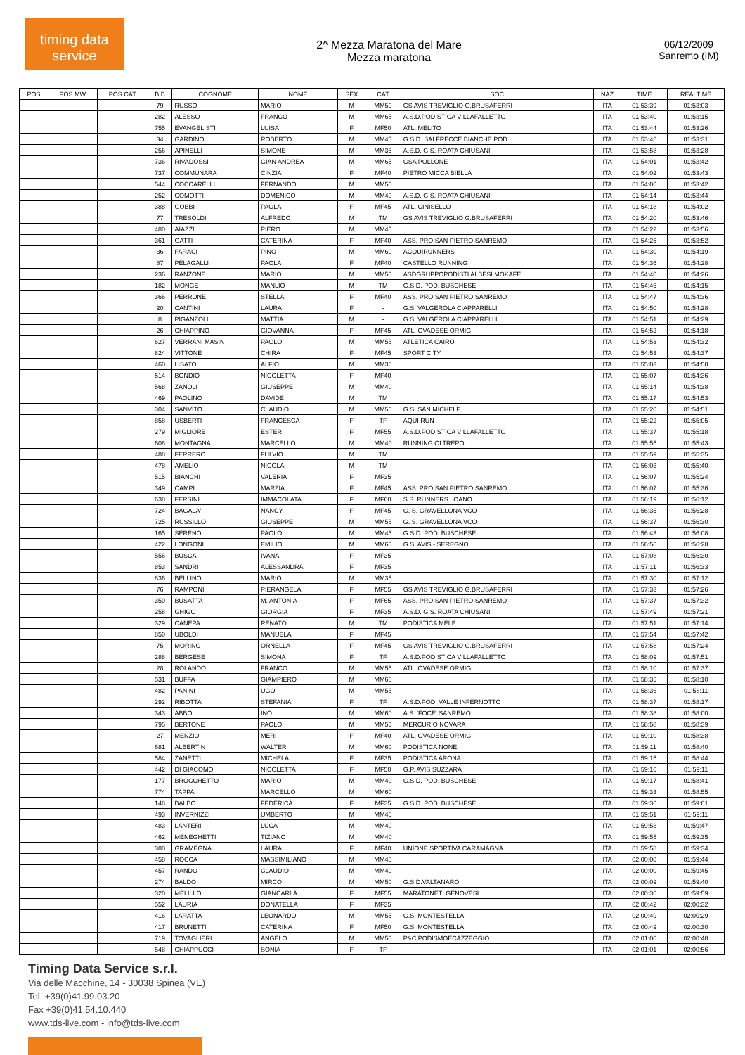timing data service
2^ Mezza Maratona del Mare
Mezza maratona
06/12/2009
Sanremo (IM)
| POS | POS MW | POS CAT | BIB | COGNOME | NOME | SEX | CAT | SOC | NAZ | TIME | REALTIME |
| --- | --- | --- | --- | --- | --- | --- | --- | --- | --- | --- | --- |
| | | | 79 | RUSSO | MARIO | M | MM50 | GS AVIS TREVIGLIO G.BRUSAFERRI | ITA | 01:53:39 | 01:53:03 |
| | | | 282 | ALESSO | FRANCO | M | MM65 | A.S.D.PODISTICA VILLAFALLETTO | ITA | 01:53:40 | 01:53:15 |
| | | | 755 | EVANGELISTI | LUISA | F | MF50 | ATL. MELITO | ITA | 01:53:44 | 01:53:26 |
| | | | 34 | GARDINO | ROBERTO | M | MM45 | G.S.D. SAI FRECCE BIANCHE POD | ITA | 01:53:46 | 01:53:31 |
| | | | 256 | APINELLI | SIMONE | M | MM35 | A.S.D. G.S. ROATA CHIUSANI | ITA | 01:53:58 | 01:53:28 |
| | | | 736 | RIVADOSSI | GIAN ANDREA | M | MM65 | GSA POLLONE | ITA | 01:54:01 | 01:53:42 |
| | | | 737 | COMMUNARA | CINZIA | F | MF40 | PIETRO MICCA BIELLA | ITA | 01:54:02 | 01:53:43 |
| | | | 544 | COCCARELLI | FERNANDO | M | MM50 | | ITA | 01:54:06 | 01:53:42 |
| | | | 252 | COMOTTI | DOMENICO | M | MM40 | A.S.D. G.S. ROATA CHIUSANI | ITA | 01:54:14 | 01:53:44 |
| | | | 388 | GOBBI | PAOLA | F | MF45 | ATL. CINISELLO | ITA | 01:54:18 | 01:54:02 |
| | | | 77 | TRESOLDI | ALFREDO | M | TM | GS AVIS TREVIGLIO G.BRUSAFERRI | ITA | 01:54:20 | 01:53:46 |
| | | | 480 | AIAZZI | PIERO | M | MM45 | | ITA | 01:54:22 | 01:53:56 |
| | | | 361 | GATTI | CATERINA | F | MF40 | ASS. PRO SAN PIETRO SANREMO | ITA | 01:54:25 | 01:53:52 |
| | | | 36 | FARACI | PINO | M | MM60 | ACQUIRUNNERS | ITA | 01:54:30 | 01:54:19 |
| | | | 87 | PELAGALLI | PAOLA | F | MF40 | CASTELLO RUNNING | ITA | 01:54:36 | 01:54:28 |
| | | | 236 | RANZONE | MARIO | M | MM50 | ASDGRUPPOPODISTI ALBESI MOKAFE | ITA | 01:54:40 | 01:54:26 |
| | | | 182 | MONGE | MANLIO | M | TM | G.S.D. POD. BUSCHESE | ITA | 01:54:46 | 01:54:15 |
| | | | 366 | PERRONE | STELLA | F | MF40 | ASS. PRO SAN PIETRO SANREMO | ITA | 01:54:47 | 01:54:36 |
| | | | 20 | CANTINI | LAURA | F | - | G.S. VALGEROLA CIAPPARELLI | ITA | 01:54:50 | 01:54:28 |
| | | | 8 | PIGANZOLI | MATTIA | M | - | G.S. VALGEROLA CIAPPARELLI | ITA | 01:54:51 | 01:54:29 |
| | | | 26 | CHIAPPINO | GIOVANNA | F | MF45 | ATL. OVADESE ORMIG | ITA | 01:54:52 | 01:54:18 |
| | | | 627 | VERRANI MASIN | PAOLO | M | MM55 | ATLETICA CAIRO | ITA | 01:54:53 | 01:54:32 |
| | | | 824 | VITTONE | CHIRA | F | MF45 | SPORT CITY | ITA | 01:54:53 | 01:54:37 |
| | | | 460 | LISATO | ALFIO | M | MM35 | | ITA | 01:55:03 | 01:54:50 |
| | | | 514 | BONDIO | NICOLETTA | F | MF40 | | ITA | 01:55:07 | 01:54:36 |
| | | | 568 | ZANOLI | GIUSEPPE | M | MM40 | | ITA | 01:55:14 | 01:54:38 |
| | | | 469 | PAOLINO | DAVIDE | M | TM | | ITA | 01:55:17 | 01:54:53 |
| | | | 304 | SANVITO | CLAUDIO | M | MM55 | G.S. SAN MICHELE | ITA | 01:55:20 | 01:54:51 |
| | | | 858 | USBERTI | FRANCESCA | F | TF | AQUI RUN | ITA | 01:55:22 | 01:55:05 |
| | | | 279 | MIGLIORE | ESTER | F | MF55 | A.S.D.PODISTICA VILLAFALLETTO | ITA | 01:55:37 | 01:55:18 |
| | | | 608 | MONTAGNA | MARCELLO | M | MM40 | RUNNING OLTREPO' | ITA | 01:55:55 | 01:55:43 |
| | | | 488 | FERRERO | FULVIO | M | TM | | ITA | 01:55:59 | 01:55:35 |
| | | | 478 | AMELIO | NICOLA | M | TM | | ITA | 01:56:03 | 01:55:40 |
| | | | 515 | BIANCHI | VALERIA | F | MF35 | | ITA | 01:56:07 | 01:55:24 |
| | | | 349 | CAMPI | MARZIA | F | MF45 | ASS. PRO SAN PIETRO SANREMO | ITA | 01:56:07 | 01:55:36 |
| | | | 638 | FERSINI | IMMACOLATA | F | MF60 | S.S. RUNNERS LOANO | ITA | 01:56:19 | 01:56:12 |
| | | | 724 | BAGALA' | NANCY | F | MF45 | G. S. GRAVELLONA VCO | ITA | 01:56:35 | 01:56:28 |
| | | | 725 | RUSSILLO | GIUSEPPE | M | MM55 | G. S. GRAVELLONA VCO | ITA | 01:56:37 | 01:56:30 |
| | | | 165 | SERENO | PAOLO | M | MM45 | G.S.D. POD. BUSCHESE | ITA | 01:56:43 | 01:56:08 |
| | | | 422 | LONGONI | EMILIO | M | MM60 | G.S. AVIS - SEREGNO | ITA | 01:56:56 | 01:56:28 |
| | | | 556 | BUSCA | IVANA | F | MF35 | | ITA | 01:57:08 | 01:56:30 |
| | | | 853 | SANDRI | ALESSANDRA | F | MF35 | | ITA | 01:57:11 | 01:56:33 |
| | | | 836 | BELLINO | MARIO | M | MM35 | | ITA | 01:57:30 | 01:57:12 |
| | | | 76 | RAMPONI | PIERANGELA | F | MF55 | GS AVIS TREVIGLIO G.BRUSAFERRI | ITA | 01:57:33 | 01:57:26 |
| | | | 350 | BUSATTA | M. ANTONIA | F | MF65 | ASS. PRO SAN PIETRO SANREMO | ITA | 01:57:37 | 01:57:32 |
| | | | 258 | GHIGO | GIORGIA | F | MF35 | A.S.D. G.S. ROATA CHIUSANI | ITA | 01:57:49 | 01:57:21 |
| | | | 329 | CANEPA | RENATO | M | TM | PODISTICA MELE | ITA | 01:57:51 | 01:57:14 |
| | | | 850 | UBOLDI | MANUELA | F | MF45 | | ITA | 01:57:54 | 01:57:42 |
| | | | 75 | MORINO | ORNELLA | F | MF45 | GS AVIS TREVIGLIO G.BRUSAFERRI | ITA | 01:57:58 | 01:57:24 |
| | | | 288 | BERGESE | SIMONA | F | TF | A.S.D.PODISTICA VILLAFALLETTO | ITA | 01:58:09 | 01:57:51 |
| | | | 28 | ROLANDO | FRANCO | M | MM55 | ATL. OVADESE ORMIG | ITA | 01:58:10 | 01:57:37 |
| | | | 531 | BUFFA | GIAMPIERO | M | MM60 | | ITA | 01:58:35 | 01:58:10 |
| | | | 482 | PANINI | UGO | M | MM55 | | ITA | 01:58:36 | 01:58:11 |
| | | | 292 | RIBOTTA | STEFANIA | F | TF | A.S.D.POD. VALLE INFERNOTTO | ITA | 01:58:37 | 01:58:17 |
| | | | 343 | ABBO | INO | M | MM60 | A.S. 'FOCE' SANREMO | ITA | 01:58:38 | 01:58:00 |
| | | | 795 | BERTONE | PAOLO | M | MM55 | MERCURIO NOVARA | ITA | 01:58:58 | 01:58:39 |
| | | | 27 | MENZIO | MERI | F | MF40 | ATL. OVADESE ORMIG | ITA | 01:59:10 | 01:58:38 |
| | | | 681 | ALBERTIN | WALTER | M | MM60 | PODISTICA NONE | ITA | 01:59:11 | 01:58:40 |
| | | | 584 | ZANETTI | MICHELA | F | MF35 | PODISTICA ARONA | ITA | 01:59:15 | 01:58:44 |
| | | | 442 | DI GIACOMO | NICOLETTA | F | MF50 | G.P. AVIS SUZZARA | ITA | 01:59:16 | 01:59:11 |
| | | | 177 | BROCCHETTO | MARIO | M | MM40 | G.S.D. POD. BUSCHESE | ITA | 01:59:17 | 01:58:41 |
| | | | 774 | TAPPA | MARCELLO | M | MM60 | | ITA | 01:59:33 | 01:58:55 |
| | | | 148 | BALBO | FEDERICA | F | MF35 | G.S.D. POD. BUSCHESE | ITA | 01:59:36 | 01:59:01 |
| | | | 493 | INVERNIZZI | UMBERTO | M | MM45 | | ITA | 01:59:51 | 01:59:11 |
| | | | 483 | LANTERI | LUCA | M | MM40 | | ITA | 01:59:53 | 01:59:47 |
| | | | 462 | MENEGHETTI | TIZIANO | M | MM40 | | ITA | 01:59:55 | 01:59:35 |
| | | | 380 | GRAMEGNA | LAURA | F | MF40 | UNIONE SPORTIVA CARAMAGNA | ITA | 01:59:58 | 01:59:34 |
| | | | 458 | ROCCA | MASSIMILIANO | M | MM40 | | ITA | 02:00:00 | 01:59:44 |
| | | | 457 | RANDO | CLAUDIO | M | MM40 | | ITA | 02:00:00 | 01:59:45 |
| | | | 274 | BALDO | MIRCO | M | MM50 | G.S.D.VALTANARO | ITA | 02:00:09 | 01:59:40 |
| | | | 320 | MELILLO | GIANCARLA | F | MF55 | MARATONETI GENOVESI | ITA | 02:00:36 | 01:59:59 |
| | | | 552 | LAURIA | DONATELLA | F | MF35 | | ITA | 02:00:42 | 02:00:32 |
| | | | 416 | LARATTA | LEONARDO | M | MM55 | G.S. MONTESTELLA | ITA | 02:00:49 | 02:00:29 |
| | | | 417 | BRUNETTI | CATERINA | F | MF50 | G.S. MONTESTELLA | ITA | 02:00:49 | 02:00:30 |
| | | | 719 | TOVAGLIERI | ANGELO | M | MM50 | P&C PODISMOECAZZEGGIO | ITA | 02:01:00 | 02:00:48 |
| | | | 548 | CHIAPPUCCI | SONIA | F | TF | | ITA | 02:01:01 | 02:00:56 |
Timing Data Service s.r.l.
Via delle Macchine, 14 - 30038 Spinea (VE)
Tel. +39(0)41.99.03.20
Fax +39(0)41.54.10.440
www.tds-live.com - info@tds-live.com